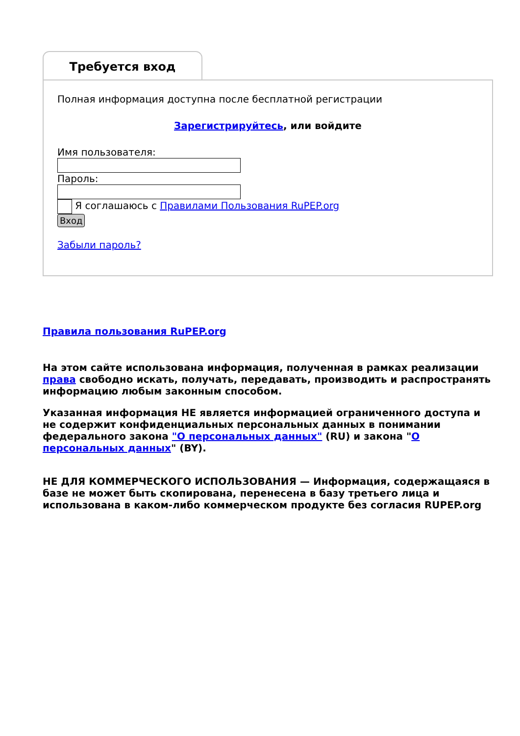Требуется вход
Полная информация доступна после бесплатной регистрации
Зарегистрируйтесь, или войдите
Имя пользователя:
Пароль:
Я соглашаюсь с Правилами Пользования RuPEP.org
Вход
Забыли пароль?
Правила пользования RuPEP.org
На этом сайте использована информация, полученная в рамках реализации права свободно искать, получать, передавать, производить и распространять информацию любым законным способом.
Указанная информация НЕ является информацией ограниченного доступа и не содержит конфиденциальных персональных данных в понимании федерального закона "О персональных данных" (RU) и закона "О персональных данных" (BY).
НЕ ДЛЯ КОММЕРЧЕСКОГО ИСПОЛЬЗОВАНИЯ — Информация, содержащаяся в базе не может быть скопирована, перенесена в базу третьего лица и использована в каком-либо коммерческом продукте без согласия RUPEP.org